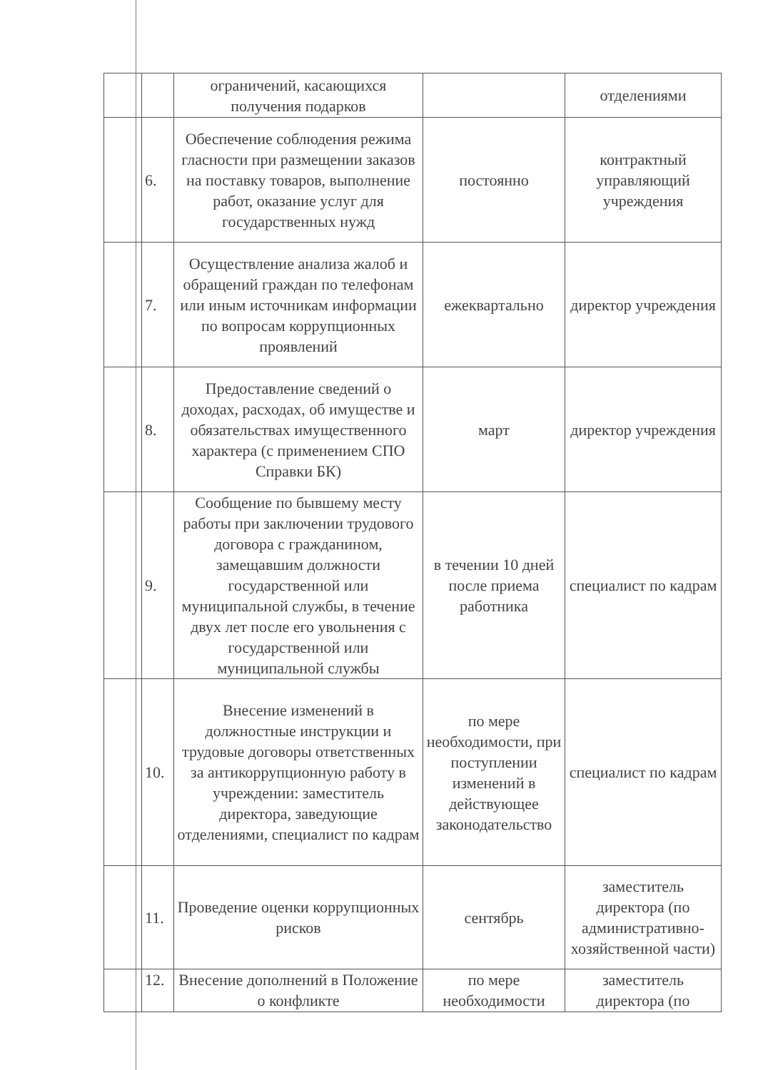| | | ограничений, касающихся получения подарков | | отделениями |
| | 6. | Обеспечение соблюдения режима гласности при размещении заказов на поставку товаров, выполнение работ, оказание услуг для государственных нужд | постоянно | контрактный управляющий учреждения |
| | 7. | Осуществление анализа жалоб и обращений граждан по телефонам или иным источникам информации по вопросам коррупционных проявлений | ежеквартально | директор учреждения |
| | 8. | Предоставление сведений о доходах, расходах, об имуществе и обязательствах имущественного характера (с применением СПО Справки БК) | март | директор учреждения |
| | 9. | Сообщение по бывшему месту работы при заключении трудового договора с гражданином, замещавшим должности государственной или муниципальной службы, в течение двух лет после его увольнения с государственной или муниципальной службы | в течении 10 дней после приема работника | специалист по кадрам |
| | 10. | Внесение изменений в должностные инструкции и трудовые договоры ответственных за антикоррупционную работу в учреждении: заместитель директора, заведующие отделениями, специалист по кадрам | по мере необходимости, при поступлении изменений в действующее законодательство | специалист по кадрам |
| | 11. | Проведение оценки коррупционных рисков | сентябрь | заместитель директора (по административно-хозяйственной части) |
| | 12. | Внесение дополнений в Положение о конфликте | по мере необходимости | заместитель директора (по |